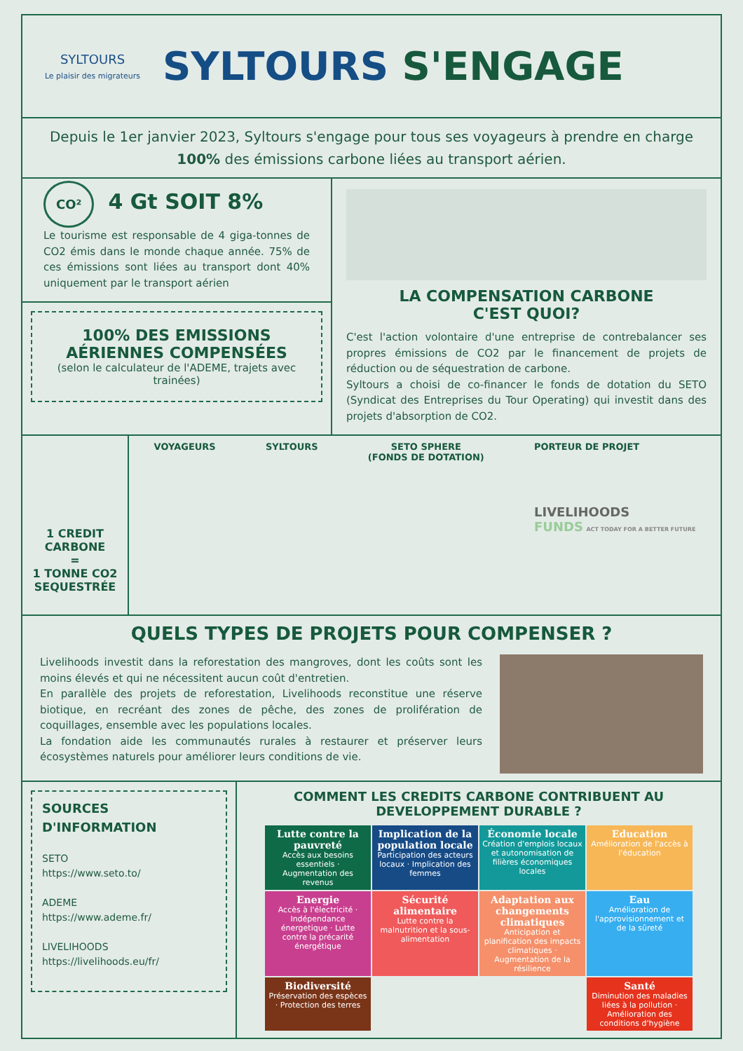SYLTOURS
Le plaisir des migrateurs
SYLTOURS S'ENGAGE
Depuis le 1er janvier 2023, Syltours s'engage pour tous ses voyageurs à prendre en charge 100% des émissions carbone liées au transport aérien.
CO² 4 Gt SOIT 8%
Le tourisme est responsable de 4 giga-tonnes de CO2 émis dans le monde chaque année. 75% de ces émissions sont liées au transport dont 40% uniquement par le transport aérien
100% DES EMISSIONS AÉRIENNES COMPENSÉES
(selon le calculateur de l'ADEME, trajets avec trainées)
LA COMPENSATION CARBONE
C'EST QUOI?
C'est l'action volontaire d'une entreprise de contrebalancer ses propres émissions de CO2 par le financement de projets de réduction ou de séquestration de carbone.
Syltours a choisi de co-financer le fonds de dotation du SETO (Syndicat des Entreprises du Tour Operating) qui investit dans des projets d'absorption de CO2.
1 CREDIT CARBONE
=
1 TONNE CO2 SEQUESTRÉE
VOYAGEURS SYLTOURS SETO SPHERE
(FONDS DE DOTATION) PORTEUR DE PROJET
LIVELIHOODS
FUNDS ACT TODAY FOR A BETTER FUTURE
QUELS TYPES DE PROJETS POUR COMPENSER ?
Livelihoods investit dans la reforestation des mangroves, dont les coûts sont les moins élevés et qui ne nécessitent aucun coût d'entretien.
En parallèle des projets de reforestation, Livelihoods reconstitue une réserve biotique, en recréant des zones de pêche, des zones de prolifération de coquillages, ensemble avec les populations locales.
La fondation aide les communautés rurales à restaurer et préserver leurs écosystèmes naturels pour améliorer leurs conditions de vie.
SOURCES D'INFORMATION
SETO
https://www.seto.to/
ADEME
https://www.ademe.fr/
LIVELIHOODS
https://livelihoods.eu/fr/
COMMENT LES CREDITS CARBONE CONTRIBUENT AU DEVELOPPEMENT DURABLE ?
Lutte contre la pauvreté
Accès aux besoins essentiels · Augmentation des revenus
Implication de la population locale
Participation des acteurs locaux · Implication des femmes
Économie locale
Création d'emplois locaux et autonomisation de filières économiques locales
Education
Amélioration de l'accès à l'éducation
Energie
Accès à l'électricité · Indépendance énergetique · Lutte contre la précarité énergétique
Sécurité alimentaire
Lutte contre la malnutrition et la sous-alimentation
Adaptation aux changements climatiques
Anticipation et planification des impacts climatiques · Augmentation de la résilience
Eau
Amélioration de l'approvisionnement et de la sûreté
Biodiversité
Préservation des espèces · Protection des terres
Santé
Diminution des maladies liées à la pollution · Amélioration des conditions d'hygiène